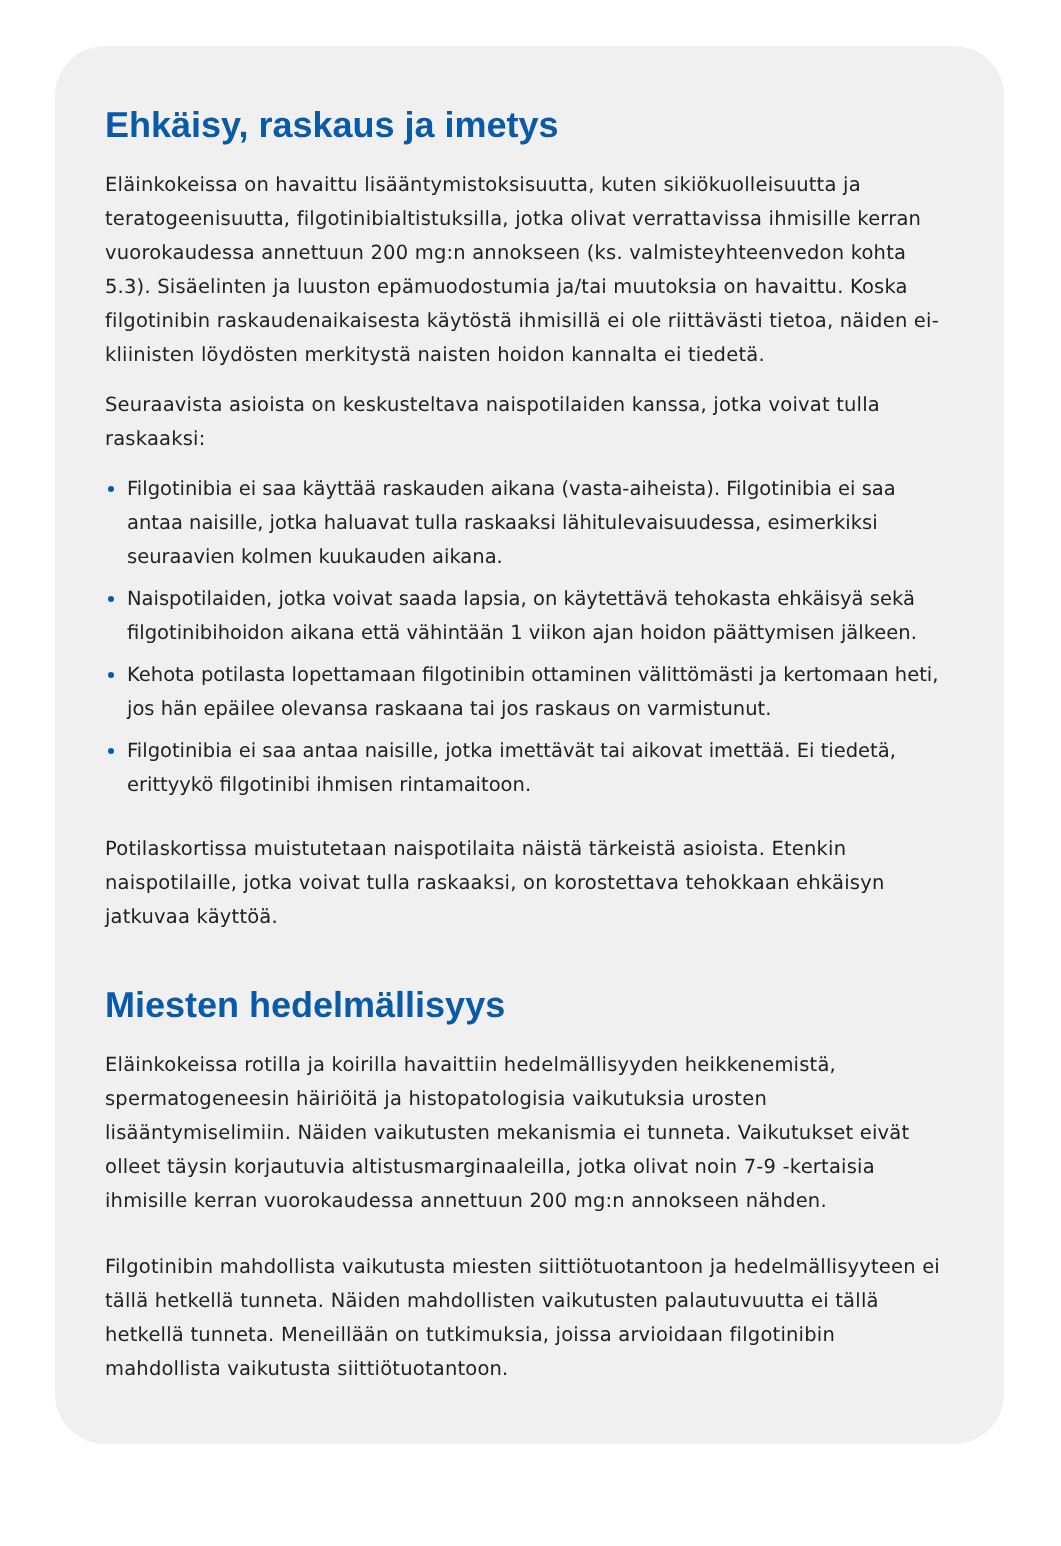Ehkäisy, raskaus ja imetys
Eläinkokeissa on havaittu lisääntymistoksisuutta, kuten sikiökuolleisuutta ja teratogeenisuutta, filgotinibialtistuksilla, jotka olivat verrattavissa ihmisille kerran vuorokaudessa annettuun 200 mg:n annokseen (ks. valmisteyhteenvedon kohta 5.3). Sisäelinten ja luuston epämuodostumia ja/tai muutoksia on havaittu. Koska filgotinibin raskaudenaikaisesta käytöstä ihmisillä ei ole riittävästi tietoa, näiden ei-kliinisten löydösten merkitystä naisten hoidon kannalta ei tiedetä.
Seuraavista asioista on keskusteltava naispotilaiden kanssa, jotka voivat tulla raskaaksi:
Filgotinibia ei saa käyttää raskauden aikana (vasta-aiheista). Filgotinibia ei saa antaa naisille, jotka haluavat tulla raskaaksi lähitulevaisuudessa, esimerkiksi seuraavien kolmen kuukauden aikana.
Naispotilaiden, jotka voivat saada lapsia, on käytettävä tehokasta ehkäisyä sekä filgotinibihoidon aikana että vähintään 1 viikon ajan hoidon päättymisen jälkeen.
Kehota potilasta lopettamaan filgotinibin ottaminen välittömästi ja kertomaan heti, jos hän epäilee olevansa raskaana tai jos raskaus on varmistunut.
Filgotinibia ei saa antaa naisille, jotka imettävät tai aikovat imettää. Ei tiedetä, erittyykö filgotinibi ihmisen rintamaitoon.
Potilaskortissa muistutetaan naispotilaita näistä tärkeistä asioista. Etenkin naispotilaille, jotka voivat tulla raskaaksi, on korostettava tehokkaan ehkäisyn jatkuvaa käyttöä.
Miesten hedelmällisyys
Eläinkokeissa rotilla ja koirilla havaittiin hedelmällisyyden heikkenemistä, spermatogeneesin häiriöitä ja histopatologisia vaikutuksia urosten lisääntymiselimiin. Näiden vaikutusten mekanismia ei tunneta. Vaikutukset eivät olleet täysin korjautuvia altistusmarginaaleilla, jotka olivat noin 7-9 -kertaisia ihmisille kerran vuorokaudessa annettuun 200 mg:n annokseen nähden.
Filgotinibin mahdollista vaikutusta miesten siittiötuotantoon ja hedelmällisyyteen ei tällä hetkellä tunneta. Näiden mahdollisten vaikutusten palautuvuutta ei tällä hetkellä tunneta. Meneillään on tutkimuksia, joissa arvioidaan filgotinibin mahdollista vaikutusta siittiötuotantoon.